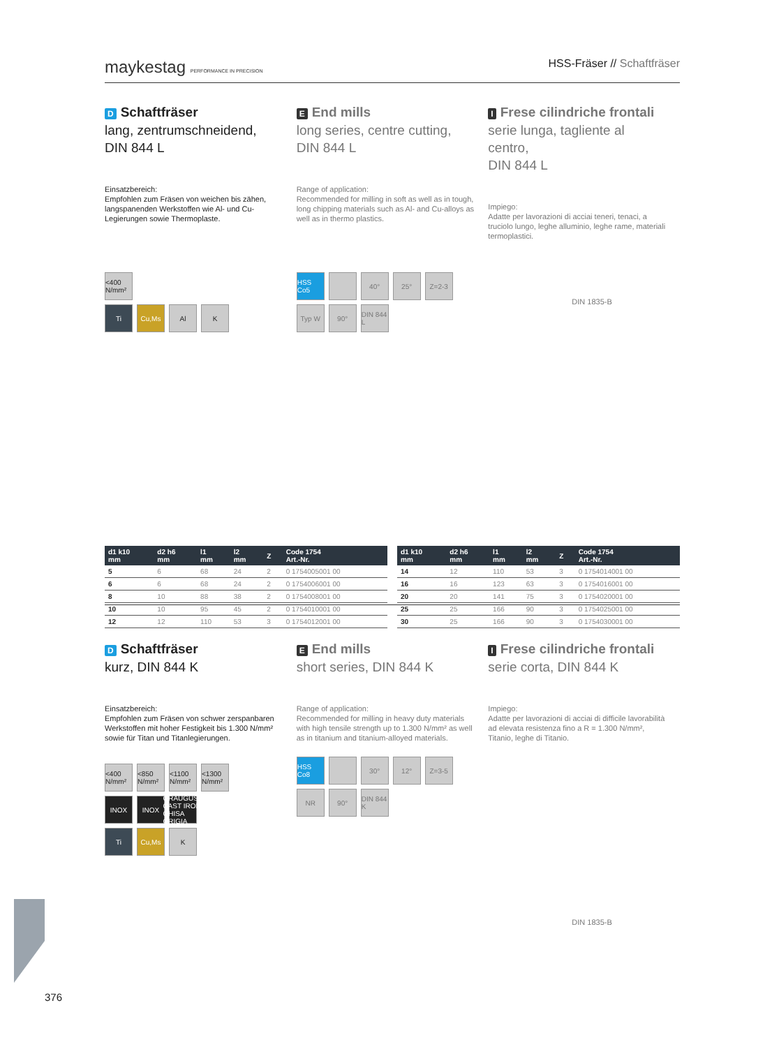maykestag PERFORMANCE IN PRECISION HSS-Fräser // Schaftfräser
D Schaftfräser
lang, zentrumschneidend,
DIN 844 L
Einsatzbereich:
Empfohlen zum Fräsen von weichen bis zähen, langspanenden Werkstoffen wie Al- und Cu-Legierungen sowie Thermoplaste.
<400 N/mm²
Ti
Cu,Ms
Al
K
E End mills
long series, centre cutting,
DIN 844 L
Range of application:
Recommended for milling in soft as well as in tough, long chipping materials such as Al- and Cu-alloys as well as in thermo plastics.
HSS Co5
40°
25°
Z=2-3
Typ W
90°
DIN 844 L
I Frese cilindriche frontali
serie lunga, tagliente al centro,
DIN 844 L
Impiego:
Adatte per lavorazioni di acciai teneri, tenaci, a truciolo lungo, leghe alluminio, leghe rame, materiali termoplastici.
DIN 1835-B
| d1 k10 mm | d2 h6 mm | l1 mm | l2 mm | Z | Code 1754 Art.-Nr. |
| --- | --- | --- | --- | --- | --- |
| 5 | 6 | 68 | 24 | 2 | 0 1754005001 00 |
| 6 | 6 | 68 | 24 | 2 | 0 1754006001 00 |
| 8 | 10 | 88 | 38 | 2 | 0 1754008001 00 |
| 10 | 10 | 95 | 45 | 2 | 0 1754010001 00 |
| 12 | 12 | 110 | 53 | 3 | 0 1754012001 00 |
| d1 k10 mm | d2 h6 mm | l1 mm | l2 mm | Z | Code 1754 Art.-Nr. |
| --- | --- | --- | --- | --- | --- |
| 14 | 12 | 110 | 53 | 3 | 0 1754014001 00 |
| 16 | 16 | 123 | 63 | 3 | 0 1754016001 00 |
| 20 | 20 | 141 | 75 | 3 | 0 1754020001 00 |
| 25 | 25 | 166 | 90 | 3 | 0 1754025001 00 |
| 30 | 25 | 166 | 90 | 3 | 0 1754030001 00 |
D Schaftfräser
kurz, DIN 844 K
Einsatzbereich:
Empfohlen zum Fräsen von schwer zerspanbaren Werkstoffen mit hoher Festigkeit bis 1.300 N/mm² sowie für Titan und Titanlegierungen.
<400 N/mm²
<850 N/mm²
<1100 N/mm²
<1300 N/mm²
INOX
INOX
GRAUGUSS CAST IRON GHISA GRIGIA
Ti
Cu,Ms
K
E End mills
short series, DIN 844 K
Range of application:
Recommended for milling in heavy duty materials with high tensile strength up to 1.300 N/mm² as well as in titanium and titanium-alloyed materials.
HSS Co8
30°
12°
Z=3-5
NR
90°
DIN 844 K
I Frese cilindriche frontali
serie corta, DIN 844 K
Impiego:
Adatte per lavorazioni di acciai di difficile lavorabilità ad elevata resistenza fino a R = 1.300 N/mm², Titanio, leghe di Titanio.
DIN 1835-B
376